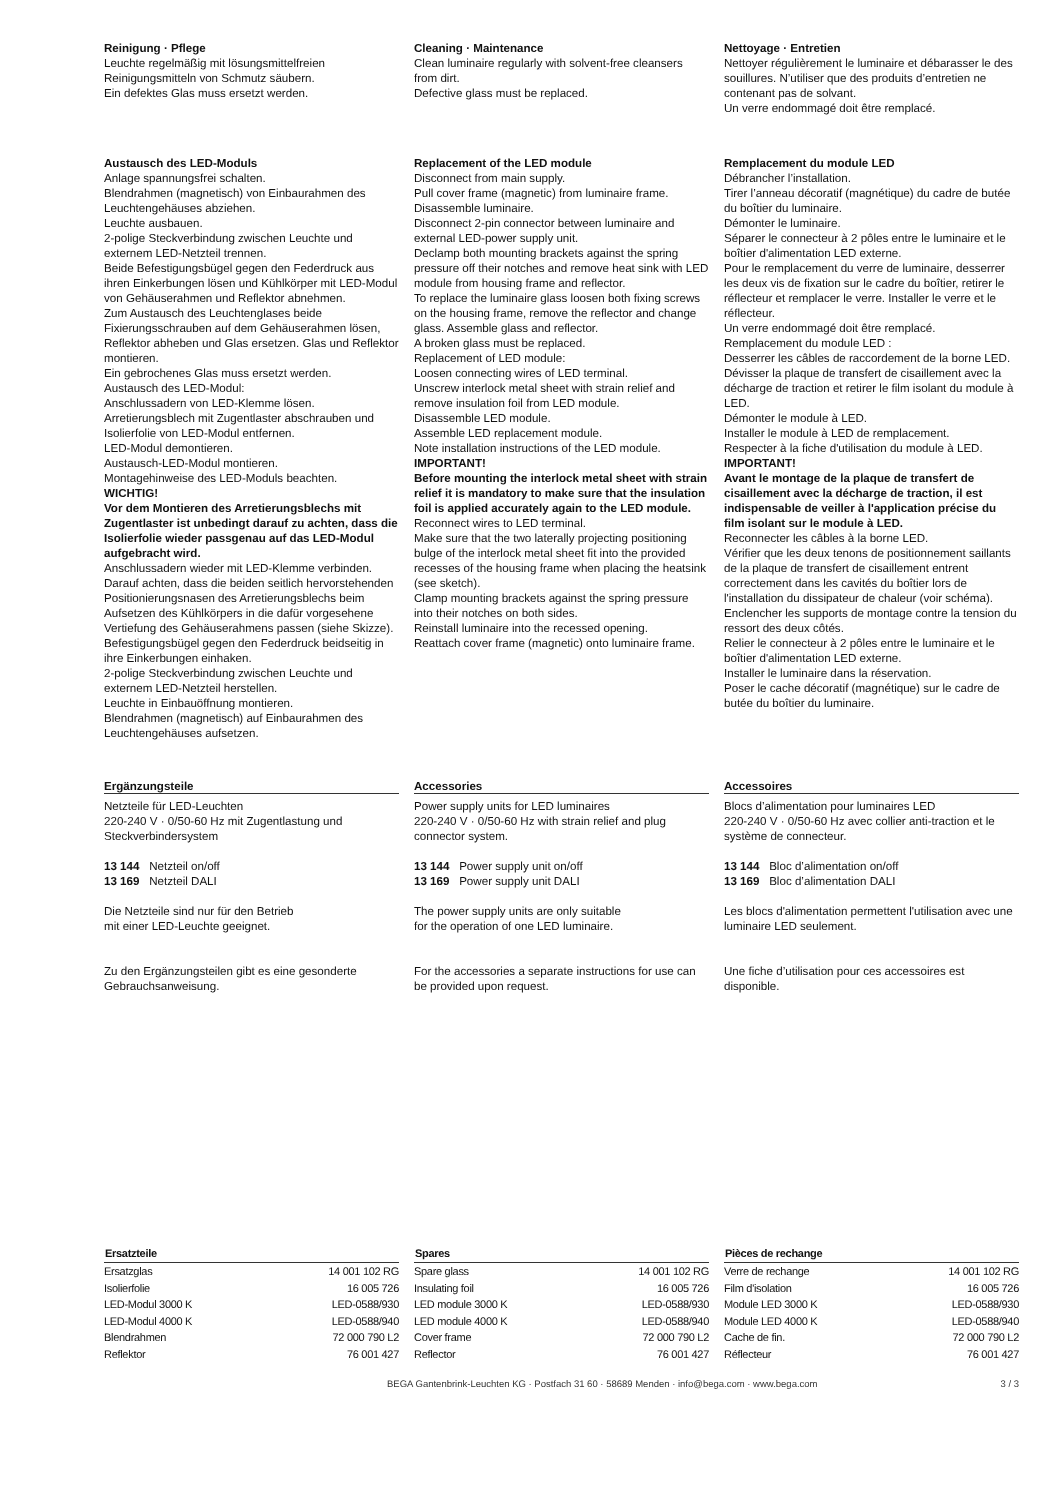Reinigung · Pflege
Leuchte regelmäßig mit lösungsmittelfreien Reinigungsmitteln von Schmutz säubern.
Ein defektes Glas muss ersetzt werden.
Cleaning · Maintenance
Clean luminaire regularly with solvent-free cleansers from dirt.
Defective glass must be replaced.
Nettoyage · Entretien
Nettoyer régulièrement le luminaire et débarasser le des souillures. N’utiliser que des produits d’entretien ne contenant pas de solvant.
Un verre endommagé doit être remplacé.
Austausch des LED-Moduls
Anlage spannungsfrei schalten.
Blendrahmen (magnetisch) von Einbaurahmen des Leuchtengehäuses abziehen.
Leuchte ausbauen.
2-polige Steckverbindung zwischen Leuchte und externem LED-Netzteil trennen.
Beide Befestigungsbügel gegen den Federdruck aus ihren Einkerbungen lösen und Kühlkörper mit LED-Modul von Gehäuserahmen und Reflektor abnehmen.
Zum Austausch des Leuchtenglases beide Fixierungsschrauben auf dem Gehäuserahmen lösen, Reflektor abheben und Glas ersetzen. Glas und Reflektor montieren.
Ein gebrochenes Glas muss ersetzt werden.
Austausch des LED-Modul:
Anschlussadern von LED-Klemme lösen.
Arretierungsblech mit Zugentlaster abschrauben und Isolierfolie von LED-Modul entfernen.
LED-Modul demontieren.
Austausch-LED-Modul montieren.
Montagehinweise des LED-Moduls beachten.
WICHTIG!
Vor dem Montieren des Arretierungsblechs mit Zugentlaster ist unbedingt darauf zu achten, dass die Isolierfolie wieder passgenau auf das LED-Modul aufgebracht wird.
Anschlussadern wieder mit LED-Klemme verbinden.
Darauf achten, dass die beiden seitlich hervorstehenden Positionierungsnasen des Arretierungsblechs beim Aufsetzen des Kühlkörpers in die dafür vorgesehene Vertiefung des Gehäuserahmens passen (siehe Skizze).
Befestigungsbügel gegen den Federdruck beidseitig in ihre Einkerbungen einhaken.
2-polige Steckverbindung zwischen Leuchte und externem LED-Netzteil herstellen.
Leuchte in Einbauöffnung montieren.
Blendrahmen (magnetisch) auf Einbaurahmen des Leuchtengehäuses aufsetzen.
Replacement of the LED module
Disconnect from main supply.
Pull cover frame (magnetic) from luminaire frame.
Disassemble luminaire.
Disconnect 2-pin connector between luminaire and external LED-power supply unit.
Declamp both mounting brackets against the spring pressure off their notches and remove heat sink with LED module from housing frame and reflector.
To replace the luminaire glass loosen both fixing screws on the housing frame, remove the reflector and change glass. Assemble glass and reflector.
A broken glass must be replaced.
Replacement of LED module:
Loosen connecting wires of LED terminal.
Unscrew interlock metal sheet with strain relief and remove insulation foil from LED module.
Disassemble LED module.
Assemble LED replacement module.
Note installation instructions of the LED module.
IMPORTANT!
Before mounting the interlock metal sheet with strain relief it is mandatory to make sure that the insulation foil is applied accurately again to the LED module.
Reconnect wires to LED terminal.
Make sure that the two laterally projecting positioning bulge of the interlock metal sheet fit into the provided recesses of the housing frame when placing the heatsink (see sketch).
Clamp mounting brackets against the spring pressure into their notches on both sides.
Reinstall luminaire into the recessed opening.
Reattach cover frame (magnetic) onto luminaire frame.
Remplacement du module LED
Débrancher l’installation.
Tirer l’anneau décoratif (magnétique) du cadre de butée du boîtier du luminaire.
Démonter le luminaire.
Séparer le connecteur à 2 pôles entre le luminaire et le boîtier d'alimentation LED externe.
Pour le remplacement du verre de luminaire, desserrer les deux vis de fixation sur le cadre du boîtier, retirer le réflecteur et remplacer le verre. Installer le verre et le réflecteur.
Un verre endommagé doit être remplacé.
Remplacement du module LED :
Desserrer les câbles de raccordement de la borne LED.
Dévisser la plaque de transfert de cisaillement avec la décharge de traction et retirer le film isolant du module à LED.
Démonter le module à LED.
Installer le module à LED de remplacement.
Respecter à la fiche d'utilisation du module à LED.
IMPORTANT!
Avant le montage de la plaque de transfert de cisaillement avec la décharge de traction, il est indispensable de veiller à l'application précise du film isolant sur le module à LED.
Reconnecter les câbles à la borne LED.
Vérifier que les deux tenons de positionnement saillants de la plaque de transfert de cisaillement entrent correctement dans les cavités du boîtier lors de l'installation du dissipateur de chaleur (voir schéma).
Enclencher les supports de montage contre la tension du ressort des deux côtés.
Relier le connecteur à 2 pôles entre le luminaire et le boîtier d'alimentation LED externe.
Installer le luminaire dans la réservation.
Poser le cache décoratif (magnétique) sur le cadre de butée du boîtier du luminaire.
Ergänzungsteile
Netzteile für LED-Leuchten
220-240 V · 0/50-60 Hz mit Zugentlastung und Steckverbindersystem
13 144 Netzteil on/off
13 169 Netzteil DALI
Die Netzteile sind nur für den Betrieb
mit einer LED-Leuchte geeignet.
Zu den Ergänzungsteilen gibt es eine gesonderte Gebrauchsanweisung.
Accessories
Power supply units for LED luminaires
220-240 V · 0/50-60 Hz with strain relief and plug connector system.
13 144 Power supply unit on/off
13 169 Power supply unit DALI
The power supply units are only suitable
for the operation of one LED luminaire.
For the accessories a separate instructions for use can be provided upon request.
Accessoires
Blocs d’alimentation pour luminaires LED
220-240 V · 0/50-60 Hz avec collier anti-traction et le système de connecteur.
13 144 Bloc d’alimentation on/off
13 169 Bloc d’alimentation DALI
Les blocs d'alimentation permettent l'utilisation avec une luminaire LED seulement.
Une fiche d’utilisation pour ces accessoires est disponible.
| Ersatzteile | |
| --- | --- |
| Ersatzglas | 14 001 102 RG |
| Isolierfolie | 16 005 726 |
| LED-Modul 3000 K | LED-0588/930 |
| LED-Modul 4000 K | LED-0588/940 |
| Blendrahmen | 72 000 790 L2 |
| Reflektor | 76 001 427 |
| Spares | |
| --- | --- |
| Spare glass | 14 001 102 RG |
| Insulating foil | 16 005 726 |
| LED module 3000 K | LED-0588/930 |
| LED module 4000 K | LED-0588/940 |
| Cover frame | 72 000 790 L2 |
| Reflector | 76 001 427 |
| Pièces de rechange | |
| --- | --- |
| Verre de rechange | 14 001 102 RG |
| Film d'isolation | 16 005 726 |
| Module LED 3000 K | LED-0588/930 |
| Module LED 4000 K | LED-0588/940 |
| Cache de fin. | 72 000 790 L2 |
| Réflecteur | 76 001 427 |
BEGA Gantenbrink-Leuchten KG · Postfach 31 60 · 58689 Menden · info@bega.com · www.bega.com 3 / 3